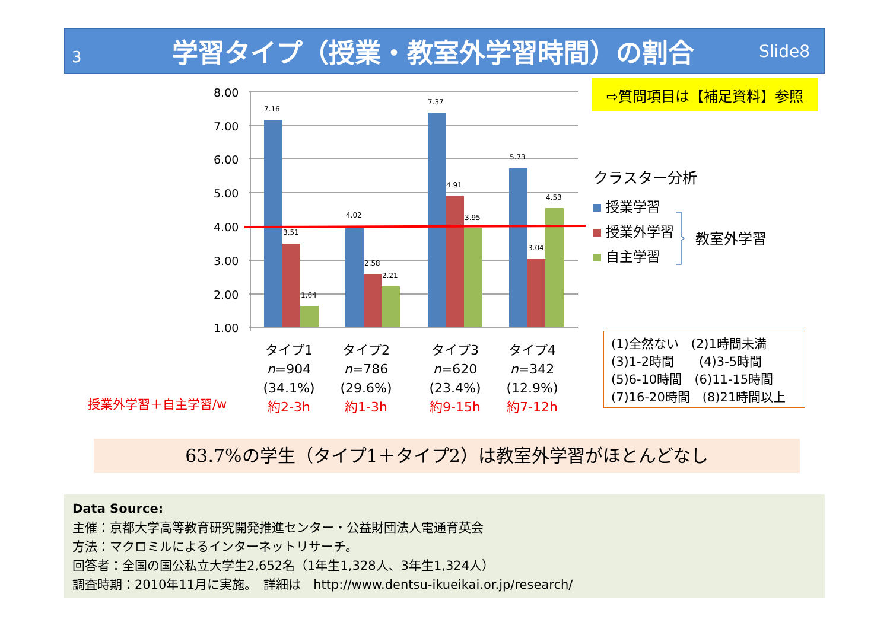3
学習タイプ（授業・教室外学習時間）の割合
Slide8
⇨質問項目は【補足資料】参照
8.00
7.00
6.00
5.00
4.00
3.00
2.00
1.00
7.16
3.51
1.64
4.02
2.58
2.21
7.37
4.91
3.95
5.73
3.04
4.53
タイプ1
n=904
(34.1%)
約2-3h
タイプ2
n=786
(29.6%)
約1-3h
タイプ3
n=620
(23.4%)
約9-15h
タイプ4
n=342
(12.9%)
約7-12h
授業外学習＋自主学習/w
クラスター分析
授業学習
授業外学習
自主学習
教室外学習
(1)全然ない　(2)1時間未満
(3)1-2時間　　(4)3-5時間
(5)6-10時間　(6)11-15時間
(7)16-20時間　(8)21時間以上
63.7%の学生（タイプ1＋タイプ2）は教室外学習がほとんどなし
Data Source:
主催：京都大学高等教育研究開発推進センター・公益財団法人電通育英会
方法：マクロミルによるインターネットリサーチ。
回答者：全国の国公私立大学生2,652名（1年生1,328人、3年生1,324人）
調査時期：2010年11月に実施。　詳細は　http://www.dentsu-ikueikai.or.jp/research/